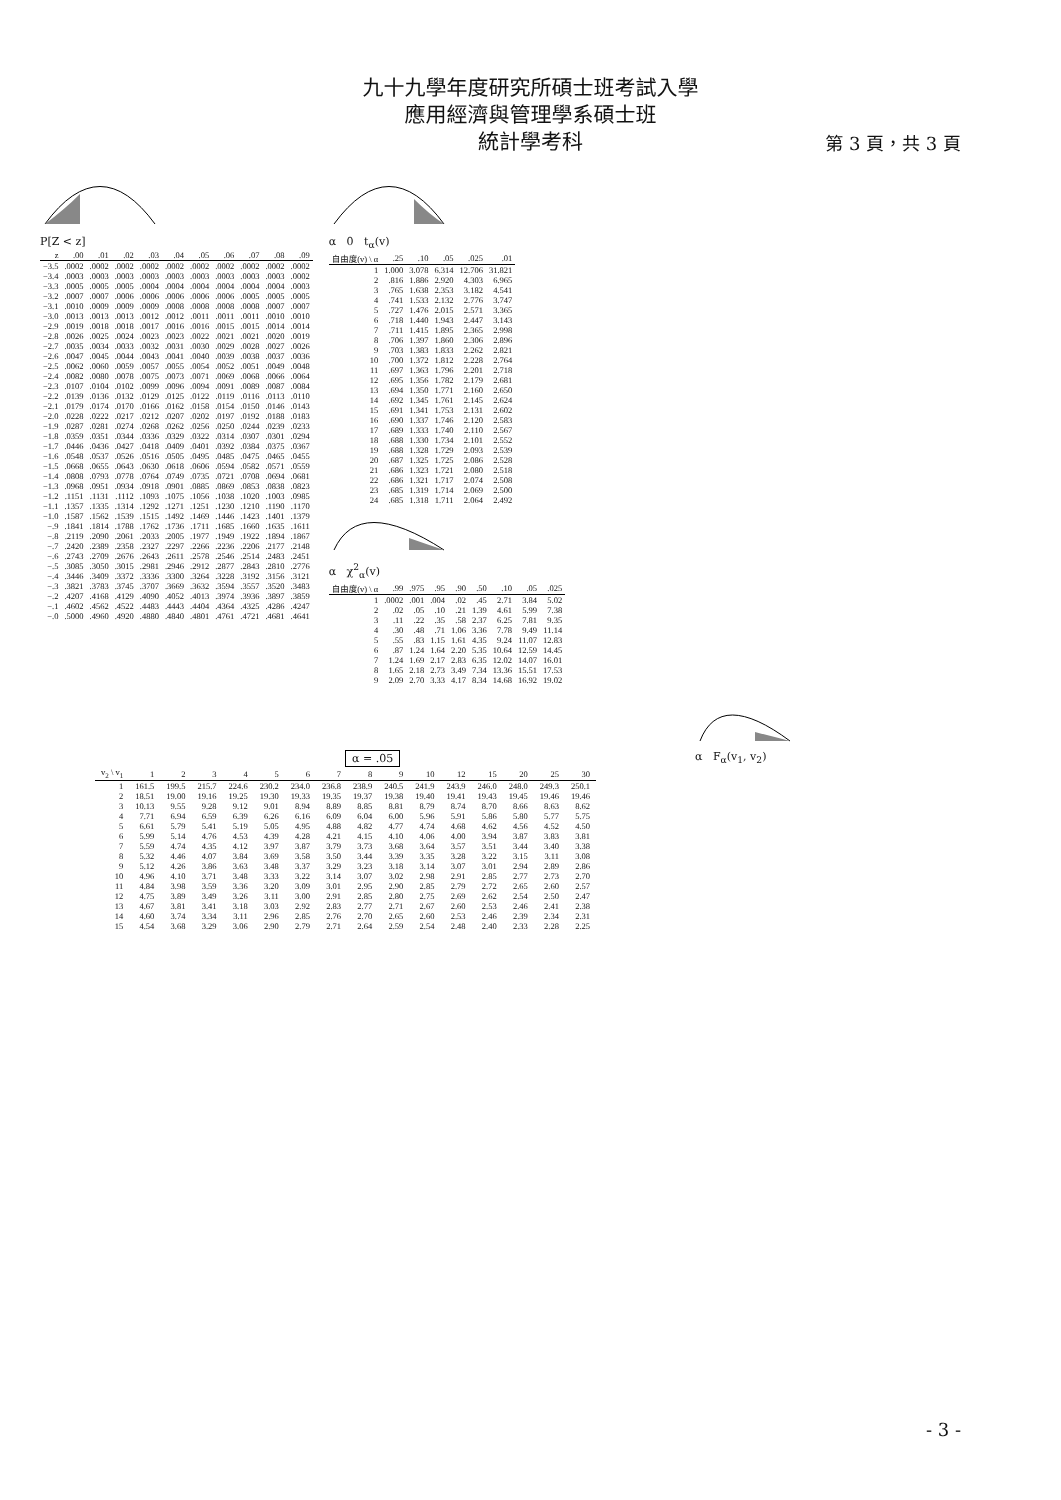九十九學年度研究所碩士班考試入學
應用經濟與管理學系碩士班
統計學考科
第 3 頁，共 3 頁
P[Z < z]
| z | .00 | .01 | .02 | .03 | .04 | .05 | .06 | .07 | .08 | .09 |
| --- | --- | --- | --- | --- | --- | --- | --- | --- | --- | --- |
| −3.5 | .0002 | .0002 | .0002 | .0002 | .0002 | .0002 | .0002 | .0002 | .0002 | .0002 |
| −3.4 | .0003 | .0003 | .0003 | .0003 | .0003 | .0003 | .0003 | .0003 | .0003 | .0002 |
| −3.3 | .0005 | .0005 | .0005 | .0004 | .0004 | .0004 | .0004 | .0004 | .0004 | .0003 |
| −3.2 | .0007 | .0007 | .0006 | .0006 | .0006 | .0006 | .0006 | .0005 | .0005 | .0005 |
| −3.1 | .0010 | .0009 | .0009 | .0009 | .0008 | .0008 | .0008 | .0008 | .0007 | .0007 |
| −3.0 | .0013 | .0013 | .0013 | .0012 | .0012 | .0011 | .0011 | .0011 | .0010 | .0010 |
| −2.9 | .0019 | .0018 | .0018 | .0017 | .0016 | .0016 | .0015 | .0015 | .0014 | .0014 |
| −2.8 | .0026 | .0025 | .0024 | .0023 | .0023 | .0022 | .0021 | .0021 | .0020 | .0019 |
| −2.7 | .0035 | .0034 | .0033 | .0032 | .0031 | .0030 | .0029 | .0028 | .0027 | .0026 |
| −2.6 | .0047 | .0045 | .0044 | .0043 | .0041 | .0040 | .0039 | .0038 | .0037 | .0036 |
| −2.5 | .0062 | .0060 | .0059 | .0057 | .0055 | .0054 | .0052 | .0051 | .0049 | .0048 |
| −2.4 | .0082 | .0080 | .0078 | .0075 | .0073 | .0071 | .0069 | .0068 | .0066 | .0064 |
| −2.3 | .0107 | .0104 | .0102 | .0099 | .0096 | .0094 | .0091 | .0089 | .0087 | .0084 |
| −2.2 | .0139 | .0136 | .0132 | .0129 | .0125 | .0122 | .0119 | .0116 | .0113 | .0110 |
| −2.1 | .0179 | .0174 | .0170 | .0166 | .0162 | .0158 | .0154 | .0150 | .0146 | .0143 |
| −2.0 | .0228 | .0222 | .0217 | .0212 | .0207 | .0202 | .0197 | .0192 | .0188 | .0183 |
| −1.9 | .0287 | .0281 | .0274 | .0268 | .0262 | .0256 | .0250 | .0244 | .0239 | .0233 |
| −1.8 | .0359 | .0351 | .0344 | .0336 | .0329 | .0322 | .0314 | .0307 | .0301 | .0294 |
| −1.7 | .0446 | .0436 | .0427 | .0418 | .0409 | .0401 | .0392 | .0384 | .0375 | .0367 |
| −1.6 | .0548 | .0537 | .0526 | .0516 | .0505 | .0495 | .0485 | .0475 | .0465 | .0455 |
| −1.5 | .0668 | .0655 | .0643 | .0630 | .0618 | .0606 | .0594 | .0582 | .0571 | .0559 |
| −1.4 | .0808 | .0793 | .0778 | .0764 | .0749 | .0735 | .0721 | .0708 | .0694 | .0681 |
| −1.3 | .0968 | .0951 | .0934 | .0918 | .0901 | .0885 | .0869 | .0853 | .0838 | .0823 |
| −1.2 | .1151 | .1131 | .1112 | .1093 | .1075 | .1056 | .1038 | .1020 | .1003 | .0985 |
| −1.1 | .1357 | .1335 | .1314 | .1292 | .1271 | .1251 | .1230 | .1210 | .1190 | .1170 |
| −1.0 | .1587 | .1562 | .1539 | .1515 | .1492 | .1469 | .1446 | .1423 | .1401 | .1379 |
| −.9 | .1841 | .1814 | .1788 | .1762 | .1736 | .1711 | .1685 | .1660 | .1635 | .1611 |
| −.8 | .2119 | .2090 | .2061 | .2033 | .2005 | .1977 | .1949 | .1922 | .1894 | .1867 |
| −.7 | .2420 | .2389 | .2358 | .2327 | .2297 | .2266 | .2236 | .2206 | .2177 | .2148 |
| −.6 | .2743 | .2709 | .2676 | .2643 | .2611 | .2578 | .2546 | .2514 | .2483 | .2451 |
| −.5 | .3085 | .3050 | .3015 | .2981 | .2946 | .2912 | .2877 | .2843 | .2810 | .2776 |
| −.4 | .3446 | .3409 | .3372 | .3336 | .3300 | .3264 | .3228 | .3192 | .3156 | .3121 |
| −.3 | .3821 | .3783 | .3745 | .3707 | .3669 | .3632 | .3594 | .3557 | .3520 | .3483 |
| −.2 | .4207 | .4168 | .4129 | .4090 | .4052 | .4013 | .3974 | .3936 | .3897 | .3859 |
| −.1 | .4602 | .4562 | .4522 | .4483 | .4443 | .4404 | .4364 | .4325 | .4286 | .4247 |
| −.0 | .5000 | .4960 | .4920 | .4880 | .4840 | .4801 | .4761 | .4721 | .4681 | .4641 |
α 0 t<sub>α</sub>(v)
| 自由度(v) \ α | .25 | .10 | .05 | .025 | .01 |
| --- | --- | --- | --- | --- | --- |
| 1 | 1.000 | 3.078 | 6.314 | 12.706 | 31.821 |
| 2 | .816 | 1.886 | 2.920 | 4.303 | 6.965 |
| 3 | .765 | 1.638 | 2.353 | 3.182 | 4.541 |
| 4 | .741 | 1.533 | 2.132 | 2.776 | 3.747 |
| 5 | .727 | 1.476 | 2.015 | 2.571 | 3.365 |
| 6 | .718 | 1.440 | 1.943 | 2.447 | 3.143 |
| 7 | .711 | 1.415 | 1.895 | 2.365 | 2.998 |
| 8 | .706 | 1.397 | 1.860 | 2.306 | 2.896 |
| 9 | .703 | 1.383 | 1.833 | 2.262 | 2.821 |
| 10 | .700 | 1.372 | 1.812 | 2.228 | 2.764 |
| 11 | .697 | 1.363 | 1.796 | 2.201 | 2.718 |
| 12 | .695 | 1.356 | 1.782 | 2.179 | 2.681 |
| 13 | .694 | 1.350 | 1.771 | 2.160 | 2.650 |
| 14 | .692 | 1.345 | 1.761 | 2.145 | 2.624 |
| 15 | .691 | 1.341 | 1.753 | 2.131 | 2.602 |
| 16 | .690 | 1.337 | 1.746 | 2.120 | 2.583 |
| 17 | .689 | 1.333 | 1.740 | 2.110 | 2.567 |
| 18 | .688 | 1.330 | 1.734 | 2.101 | 2.552 |
| 19 | .688 | 1.328 | 1.729 | 2.093 | 2.539 |
| 20 | .687 | 1.325 | 1.725 | 2.086 | 2.528 |
| 21 | .686 | 1.323 | 1.721 | 2.080 | 2.518 |
| 22 | .686 | 1.321 | 1.717 | 2.074 | 2.508 |
| 23 | .685 | 1.319 | 1.714 | 2.069 | 2.500 |
| 24 | .685 | 1.318 | 1.711 | 2.064 | 2.492 |
α χ<sup>2</sup><sub>α</sub>(v)
| 自由度(v) \ α | .99 | .975 | .95 | .90 | .50 | .10 | .05 | .025 |
| --- | --- | --- | --- | --- | --- | --- | --- | --- |
| 1 | .0002 | .001 | .004 | .02 | .45 | 2.71 | 3.84 | 5.02 |
| 2 | .02 | .05 | .10 | .21 | 1.39 | 4.61 | 5.99 | 7.38 |
| 3 | .11 | .22 | .35 | .58 | 2.37 | 6.25 | 7.81 | 9.35 |
| 4 | .30 | .48 | .71 | 1.06 | 3.36 | 7.78 | 9.49 | 11.14 |
| 5 | .55 | .83 | 1.15 | 1.61 | 4.35 | 9.24 | 11.07 | 12.83 |
| 6 | .87 | 1.24 | 1.64 | 2.20 | 5.35 | 10.64 | 12.59 | 14.45 |
| 7 | 1.24 | 1.69 | 2.17 | 2.83 | 6.35 | 12.02 | 14.07 | 16.01 |
| 8 | 1.65 | 2.18 | 2.73 | 3.49 | 7.34 | 13.36 | 15.51 | 17.53 |
| 9 | 2.09 | 2.70 | 3.33 | 4.17 | 8.34 | 14.68 | 16.92 | 19.02 |
α = .05
α F<sub>α</sub>(v<sub>1</sub>, v<sub>2</sub>)
| v<sub>2</sub> \ v<sub>1</sub> | 1 | 2 | 3 | 4 | 5 | 6 | 7 | 8 | 9 | 10 | 12 | 15 | 20 | 25 | 30 |
| --- | --- | --- | --- | --- | --- | --- | --- | --- | --- | --- | --- | --- | --- | --- | --- |
| 1 | 161.5 | 199.5 | 215.7 | 224.6 | 230.2 | 234.0 | 236.8 | 238.9 | 240.5 | 241.9 | 243.9 | 246.0 | 248.0 | 249.3 | 250.1 |
| 2 | 18.51 | 19.00 | 19.16 | 19.25 | 19.30 | 19.33 | 19.35 | 19.37 | 19.38 | 19.40 | 19.41 | 19.43 | 19.45 | 19.46 | 19.46 |
| 3 | 10.13 | 9.55 | 9.28 | 9.12 | 9.01 | 8.94 | 8.89 | 8.85 | 8.81 | 8.79 | 8.74 | 8.70 | 8.66 | 8.63 | 8.62 |
| 4 | 7.71 | 6.94 | 6.59 | 6.39 | 6.26 | 6.16 | 6.09 | 6.04 | 6.00 | 5.96 | 5.91 | 5.86 | 5.80 | 5.77 | 5.75 |
| 5 | 6.61 | 5.79 | 5.41 | 5.19 | 5.05 | 4.95 | 4.88 | 4.82 | 4.77 | 4.74 | 4.68 | 4.62 | 4.56 | 4.52 | 4.50 |
| 6 | 5.99 | 5.14 | 4.76 | 4.53 | 4.39 | 4.28 | 4.21 | 4.15 | 4.10 | 4.06 | 4.00 | 3.94 | 3.87 | 3.83 | 3.81 |
| 7 | 5.59 | 4.74 | 4.35 | 4.12 | 3.97 | 3.87 | 3.79 | 3.73 | 3.68 | 3.64 | 3.57 | 3.51 | 3.44 | 3.40 | 3.38 |
| 8 | 5.32 | 4.46 | 4.07 | 3.84 | 3.69 | 3.58 | 3.50 | 3.44 | 3.39 | 3.35 | 3.28 | 3.22 | 3.15 | 3.11 | 3.08 |
| 9 | 5.12 | 4.26 | 3.86 | 3.63 | 3.48 | 3.37 | 3.29 | 3.23 | 3.18 | 3.14 | 3.07 | 3.01 | 2.94 | 2.89 | 2.86 |
| 10 | 4.96 | 4.10 | 3.71 | 3.48 | 3.33 | 3.22 | 3.14 | 3.07 | 3.02 | 2.98 | 2.91 | 2.85 | 2.77 | 2.73 | 2.70 |
| 11 | 4.84 | 3.98 | 3.59 | 3.36 | 3.20 | 3.09 | 3.01 | 2.95 | 2.90 | 2.85 | 2.79 | 2.72 | 2.65 | 2.60 | 2.57 |
| 12 | 4.75 | 3.89 | 3.49 | 3.26 | 3.11 | 3.00 | 2.91 | 2.85 | 2.80 | 2.75 | 2.69 | 2.62 | 2.54 | 2.50 | 2.47 |
| 13 | 4.67 | 3.81 | 3.41 | 3.18 | 3.03 | 2.92 | 2.83 | 2.77 | 2.71 | 2.67 | 2.60 | 2.53 | 2.46 | 2.41 | 2.38 |
| 14 | 4.60 | 3.74 | 3.34 | 3.11 | 2.96 | 2.85 | 2.76 | 2.70 | 2.65 | 2.60 | 2.53 | 2.46 | 2.39 | 2.34 | 2.31 |
| 15 | 4.54 | 3.68 | 3.29 | 3.06 | 2.90 | 2.79 | 2.71 | 2.64 | 2.59 | 2.54 | 2.48 | 2.40 | 2.33 | 2.28 | 2.25 |
- 3 -